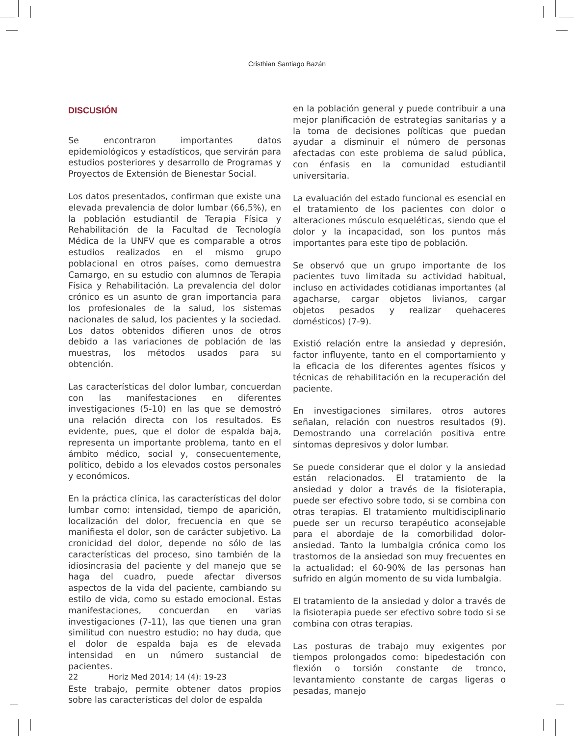Cristhian Santiago Bazán
DISCUSIÓN
Se encontraron importantes datos epidemiológicos y estadísticos, que servirán para estudios posteriores y desarrollo de Programas y Proyectos de Extensión de Bienestar Social.
Los datos presentados, confirman que existe una elevada prevalencia de dolor lumbar (66,5%), en la población estudiantil de Terapia Física y Rehabilitación de la Facultad de Tecnología Médica de la UNFV que es comparable a otros estudios realizados en el mismo grupo poblacional en otros países, como demuestra Camargo, en su estudio con alumnos de Terapia Física y Rehabilitación. La prevalencia del dolor crónico es un asunto de gran importancia para los profesionales de la salud, los sistemas nacionales de salud, los pacientes y la sociedad. Los datos obtenidos difieren unos de otros debido a las variaciones de población de las muestras, los métodos usados para su obtención.
Las características del dolor lumbar, concuerdan con las manifestaciones en diferentes investigaciones (5-10) en las que se demostró una relación directa con los resultados. Es evidente, pues, que el dolor de espalda baja, representa un importante problema, tanto en el ámbito médico, social y, consecuentemente, político, debido a los elevados costos personales y económicos.
En la práctica clínica, las características del dolor lumbar como: intensidad, tiempo de aparición, localización del dolor, frecuencia en que se manifiesta el dolor, son de carácter subjetivo. La cronicidad del dolor, depende no sólo de las características del proceso, sino también de la idiosincrasia del paciente y del manejo que se haga del cuadro, puede afectar diversos aspectos de la vida del paciente, cambiando su estilo de vida, como su estado emocional. Estas manifestaciones, concuerdan en varias investigaciones (7-11), las que tienen una gran similitud con nuestro estudio; no hay duda, que el dolor de espalda baja es de elevada intensidad en un número sustancial de pacientes.
Este trabajo, permite obtener datos propios sobre las características del dolor de espalda
en la población general y puede contribuir a una mejor planificación de estrategias sanitarias y a la toma de decisiones políticas que puedan ayudar a disminuir el número de personas afectadas con este problema de salud pública, con énfasis en la comunidad estudiantil universitaria.
La evaluación del estado funcional es esencial en el tratamiento de los pacientes con dolor o alteraciones músculo esqueléticas, siendo que el dolor y la incapacidad, son los puntos más importantes para este tipo de población.
Se observó que un grupo importante de los pacientes tuvo limitada su actividad habitual, incluso en actividades cotidianas importantes (al agacharse, cargar objetos livianos, cargar objetos pesados y realizar quehaceres domésticos) (7-9).
Existió relación entre la ansiedad y depresión, factor influyente, tanto en el comportamiento y la eficacia de los diferentes agentes físicos y técnicas de rehabilitación en la recuperación del paciente.
En investigaciones similares, otros autores señalan, relación con nuestros resultados (9). Demostrando una correlación positiva entre síntomas depresivos y dolor lumbar.
Se puede considerar que el dolor y la ansiedad están relacionados. El tratamiento de la ansiedad y dolor a través de la fisioterapia, puede ser efectivo sobre todo, si se combina con otras terapias. El tratamiento multidisciplinario puede ser un recurso terapéutico aconsejable para el abordaje de la comorbilidad dolor-ansiedad. Tanto la lumbalgia crónica como los trastornos de la ansiedad son muy frecuentes en la actualidad; el 60-90% de las personas han sufrido en algún momento de su vida lumbalgia.
El tratamiento de la ansiedad y dolor a través de la fisioterapia puede ser efectivo sobre todo si se combina con otras terapias.
Las posturas de trabajo muy exigentes por tiempos prolongados como: bipedestación con flexión o torsión constante de tronco, levantamiento constante de cargas ligeras o pesadas, manejo
22 Horiz Med 2014; 14 (4): 19-23